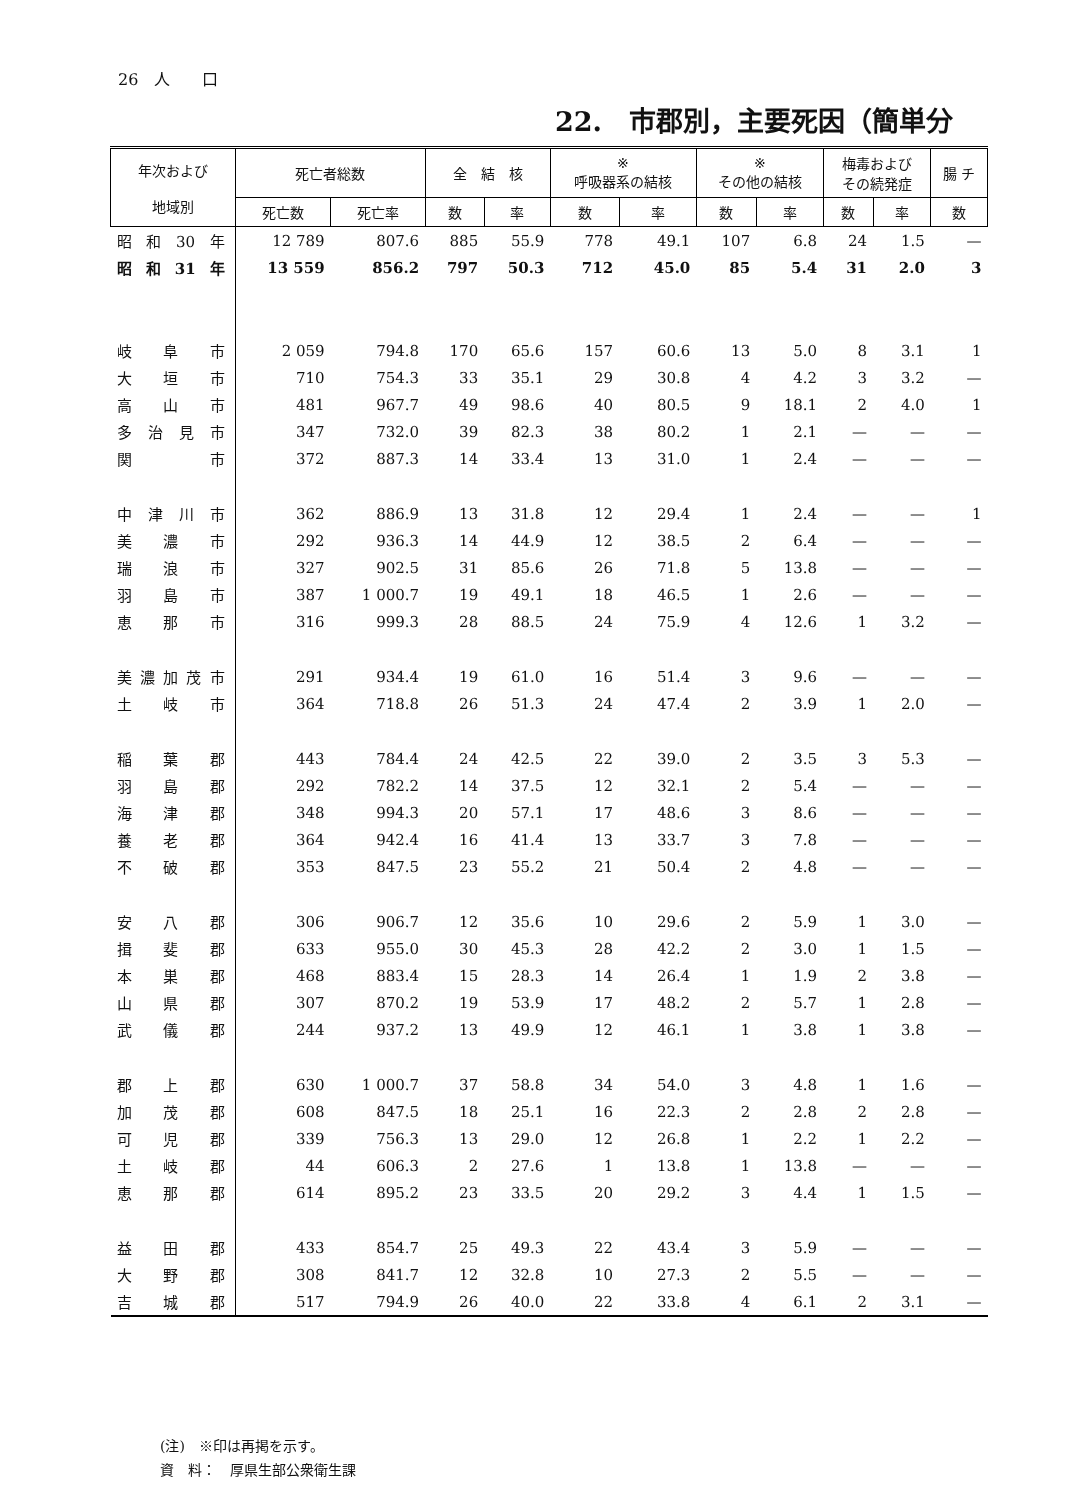26　人　　口
22.　市郡別，主要死因（簡単分
| 年次および 地域別 | 死亡者総数 | | 全 結 核 | | ※ 呼吸器系の結核 | | ※ その他の結核 | | 梅毒および その続発症 | | 腸 チ |
| --- | --- | --- | --- | --- | --- | --- | --- | --- | --- | --- | --- |
| | 死亡数 | 死亡率 | 数 | 率 | 数 | 率 | 数 | 率 | 数 | 率 | 数 |
| 昭和30年 | 12 789 | 807.6 | 885 | 55.9 | 778 | 49.1 | 107 | 6.8 | 24 | 1.5 | — |
| 昭和31年 | 13 559 | 856.2 | 797 | 50.3 | 712 | 45.0 | 85 | 5.4 | 31 | 2.0 | 3 |
| 岐阜市 | 2 059 | 794.8 | 170 | 65.6 | 157 | 60.6 | 13 | 5.0 | 8 | 3.1 | 1 |
| 大垣市 | 710 | 754.3 | 33 | 35.1 | 29 | 30.8 | 4 | 4.2 | 3 | 3.2 | — |
| 高山市 | 481 | 967.7 | 49 | 98.6 | 40 | 80.5 | 9 | 18.1 | 2 | 4.0 | 1 |
| 多治見市 | 347 | 732.0 | 39 | 82.3 | 38 | 80.2 | 1 | 2.1 | — | — | — |
| 関 市 | 372 | 887.3 | 14 | 33.4 | 13 | 31.0 | 1 | 2.4 | — | — | — |
| 中津川市 | 362 | 886.9 | 13 | 31.8 | 12 | 29.4 | 1 | 2.4 | — | — | 1 |
| 美濃市 | 292 | 936.3 | 14 | 44.9 | 12 | 38.5 | 2 | 6.4 | — | — | — |
| 瑞浪市 | 327 | 902.5 | 31 | 85.6 | 26 | 71.8 | 5 | 13.8 | — | — | — |
| 羽島市 | 387 | 1 000.7 | 19 | 49.1 | 18 | 46.5 | 1 | 2.6 | — | — | — |
| 恵那市 | 316 | 999.3 | 28 | 88.5 | 24 | 75.9 | 4 | 12.6 | 1 | 3.2 | — |
| 美濃加茂市 | 291 | 934.4 | 19 | 61.0 | 16 | 51.4 | 3 | 9.6 | — | — | — |
| 土岐市 | 364 | 718.8 | 26 | 51.3 | 24 | 47.4 | 2 | 3.9 | 1 | 2.0 | — |
| 稲葉郡 | 443 | 784.4 | 24 | 42.5 | 22 | 39.0 | 2 | 3.5 | 3 | 5.3 | — |
| 羽島郡 | 292 | 782.2 | 14 | 37.5 | 12 | 32.1 | 2 | 5.4 | — | — | — |
| 海津郡 | 348 | 994.3 | 20 | 57.1 | 17 | 48.6 | 3 | 8.6 | — | — | — |
| 養老郡 | 364 | 942.4 | 16 | 41.4 | 13 | 33.7 | 3 | 7.8 | — | — | — |
| 不破郡 | 353 | 847.5 | 23 | 55.2 | 21 | 50.4 | 2 | 4.8 | — | — | — |
| 安八郡 | 306 | 906.7 | 12 | 35.6 | 10 | 29.6 | 2 | 5.9 | 1 | 3.0 | — |
| 揖斐郡 | 633 | 955.0 | 30 | 45.3 | 28 | 42.2 | 2 | 3.0 | 1 | 1.5 | — |
| 本巣郡 | 468 | 883.4 | 15 | 28.3 | 14 | 26.4 | 1 | 1.9 | 2 | 3.8 | — |
| 山県郡 | 307 | 870.2 | 19 | 53.9 | 17 | 48.2 | 2 | 5.7 | 1 | 2.8 | — |
| 武儀郡 | 244 | 937.2 | 13 | 49.9 | 12 | 46.1 | 1 | 3.8 | 1 | 3.8 | — |
| 郡上郡 | 630 | 1 000.7 | 37 | 58.8 | 34 | 54.0 | 3 | 4.8 | 1 | 1.6 | — |
| 加茂郡 | 608 | 847.5 | 18 | 25.1 | 16 | 22.3 | 2 | 2.8 | 2 | 2.8 | — |
| 可児郡 | 339 | 756.3 | 13 | 29.0 | 12 | 26.8 | 1 | 2.2 | 1 | 2.2 | — |
| 土岐郡 | 44 | 606.3 | 2 | 27.6 | 1 | 13.8 | 1 | 13.8 | — | — | — |
| 恵那郡 | 614 | 895.2 | 23 | 33.5 | 20 | 29.2 | 3 | 4.4 | 1 | 1.5 | — |
| 益田郡 | 433 | 854.7 | 25 | 49.3 | 22 | 43.4 | 3 | 5.9 | — | — | — |
| 大野郡 | 308 | 841.7 | 12 | 32.8 | 10 | 27.3 | 2 | 5.5 | — | — | — |
| 吉城郡 | 517 | 794.9 | 26 | 40.0 | 22 | 33.8 | 4 | 6.1 | 2 | 3.1 | — |
(注)　※印は再掲を示す。
資　料：　厚県生部公衆衛生課